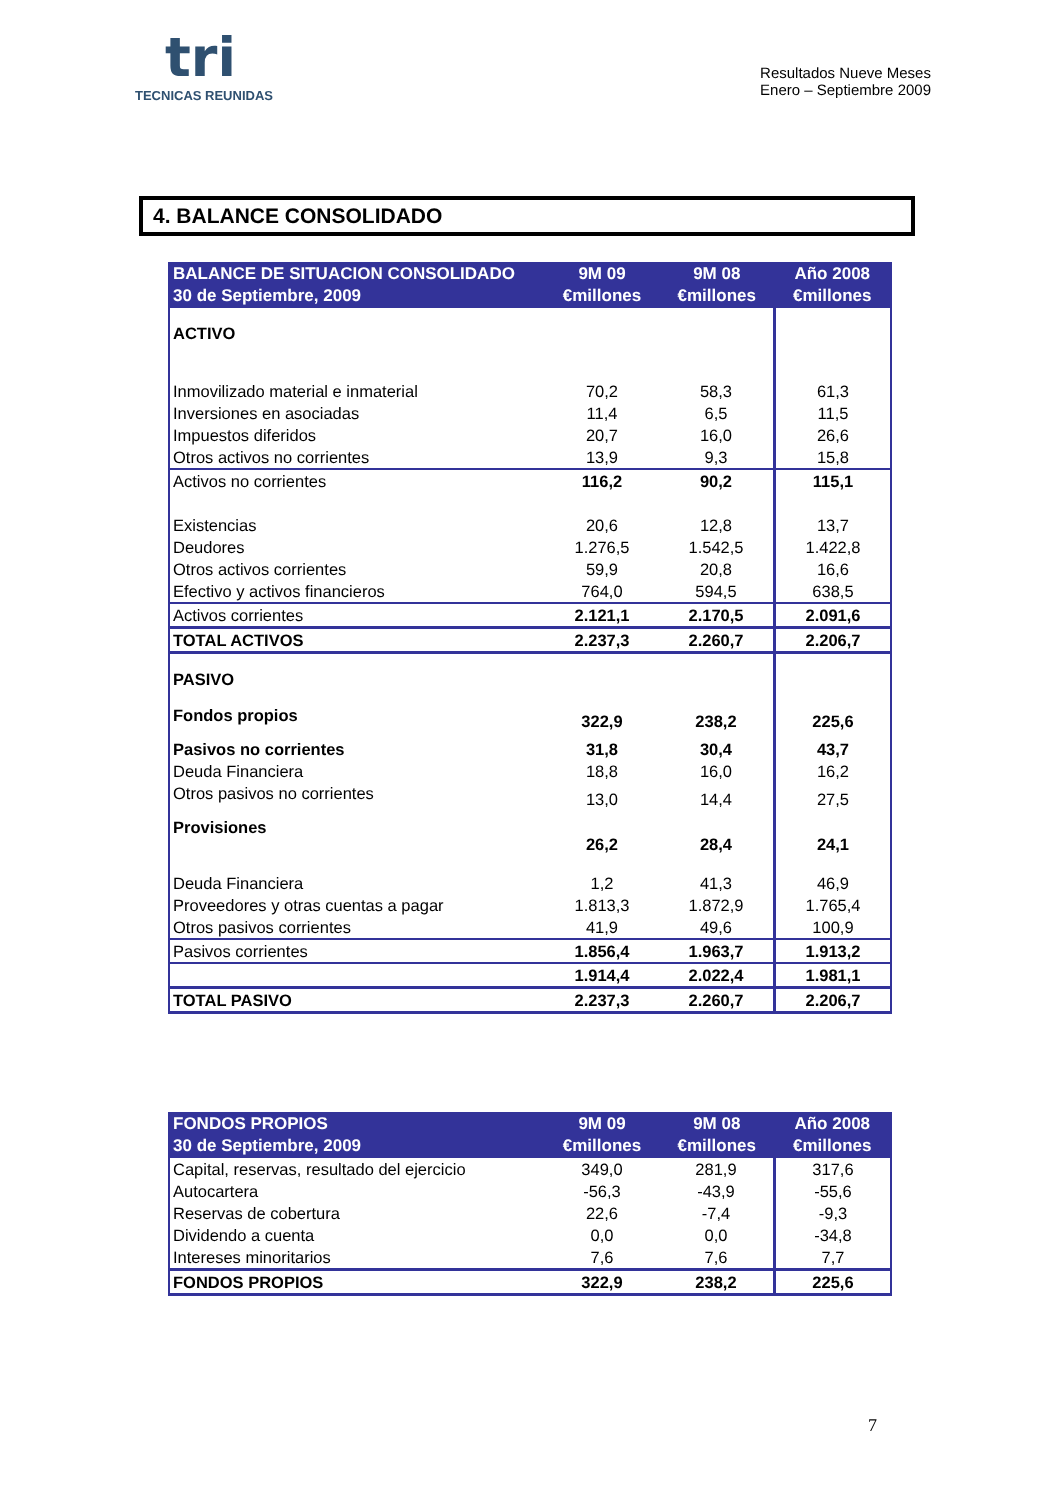tri
TECNICAS REUNIDAS
Resultados Nueve Meses
Enero – Septiembre 2009
4. BALANCE CONSOLIDADO
| BALANCE DE SITUACION CONSOLIDADO 30 de Septiembre, 2009 | 9M 09 €millones | 9M 08 €millones | Año 2008 €millones |
| --- | --- | --- | --- |
| ACTIVO | | | |
| Inmovilizado material e inmaterial | 70,2 | 58,3 | 61,3 |
| Inversiones en asociadas | 11,4 | 6,5 | 11,5 |
| Impuestos diferidos | 20,7 | 16,0 | 26,6 |
| Otros activos no corrientes | 13,9 | 9,3 | 15,8 |
| Activos no corrientes | 116,2 | 90,2 | 115,1 |
| Existencias | 20,6 | 12,8 | 13,7 |
| Deudores | 1.276,5 | 1.542,5 | 1.422,8 |
| Otros activos corrientes | 59,9 | 20,8 | 16,6 |
| Efectivo y activos financieros | 764,0 | 594,5 | 638,5 |
| Activos corrientes | 2.121,1 | 2.170,5 | 2.091,6 |
| TOTAL ACTIVOS | 2.237,3 | 2.260,7 | 2.206,7 |
| PASIVO | | | |
| Fondos propios | 322,9 | 238,2 | 225,6 |
| Pasivos no corrientes | 31,8 | 30,4 | 43,7 |
| Deuda Financiera | 18,8 | 16,0 | 16,2 |
| Otros pasivos no corrientes | 13,0 | 14,4 | 27,5 |
| Provisiones | 26,2 | 28,4 | 24,1 |
| Deuda Financiera | 1,2 | 41,3 | 46,9 |
| Proveedores y otras cuentas a pagar | 1.813,3 | 1.872,9 | 1.765,4 |
| Otros pasivos corrientes | 41,9 | 49,6 | 100,9 |
| Pasivos corrientes | 1.856,4 | 1.963,7 | 1.913,2 |
| | 1.914,4 | 2.022,4 | 1.981,1 |
| TOTAL PASIVO | 2.237,3 | 2.260,7 | 2.206,7 |
| FONDOS PROPIOS 30 de Septiembre, 2009 | 9M 09 €millones | 9M 08 €millones | Año 2008 €millones |
| --- | --- | --- | --- |
| Capital, reservas, resultado del ejercicio | 349,0 | 281,9 | 317,6 |
| Autocartera | -56,3 | -43,9 | -55,6 |
| Reservas de cobertura | 22,6 | -7,4 | -9,3 |
| Dividendo a cuenta | 0,0 | 0,0 | -34,8 |
| Intereses minoritarios | 7,6 | 7,6 | 7,7 |
| FONDOS PROPIOS | 322,9 | 238,2 | 225,6 |
7